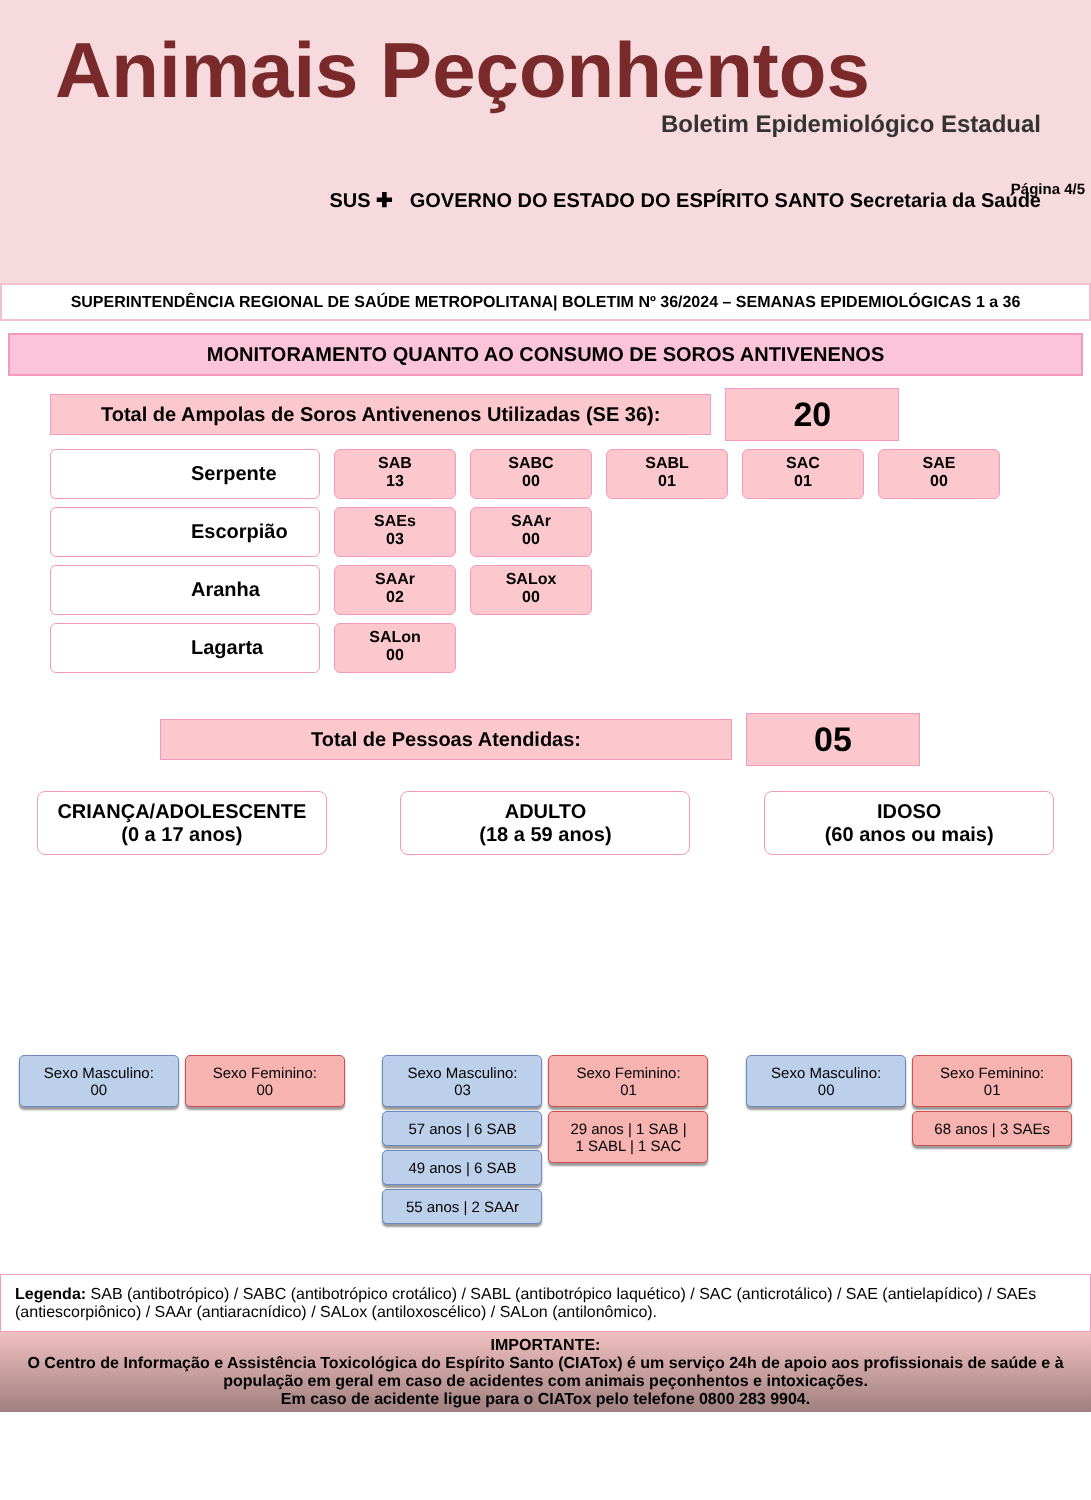Animais Peçonhentos
Boletim Epidemiológico Estadual
SUS ✚ GOVERNO DO ESTADO DO ESPÍRITO SANTO Secretaria da Saúde
Página 4/5
SUPERINTENDÊNCIA REGIONAL DE SAÚDE METROPOLITANA| BOLETIM Nº 36/2024 – SEMANAS EPIDEMIOLÓGICAS 1 a 36
MONITORAMENTO QUANTO AO CONSUMO DE SOROS ANTIVENENOS
Total de Ampolas de Soros Antivenenos Utilizadas (SE 36):
20
Serpente
SAB
13
SABC
00
SABL
01
SAC
01
SAE
00
Escorpião
SAEs
03
SAAr
00
Aranha
SAAr
02
SALox
00
Lagarta
SALon
00
Total de Pessoas Atendidas:
05
CRIANÇA/ADOLESCENTE
(0 a 17 anos)
Sexo Masculino:
00
Sexo Feminino:
00
ADULTO
(18 a 59 anos)
Sexo Masculino:
03
57 anos | 6 SAB
49 anos | 6 SAB
55 anos | 2 SAAr
Sexo Feminino:
01
29 anos | 1 SAB |
1 SABL | 1 SAC
IDOSO
(60 anos ou mais)
Sexo Masculino:
00
Sexo Feminino:
01
68 anos | 3 SAEs
Legenda: SAB (antibotrópico) / SABC (antibotrópico crotálico) / SABL (antibotrópico laquético) / SAC (anticrotálico) / SAE (antielapídico) / SAEs (antiescorpiônico) / SAAr (antiaracnídico) / SALox (antiloxoscélico) / SALon (antilonômico).
IMPORTANTE:
O Centro de Informação e Assistência Toxicológica do Espírito Santo (CIATox) é um serviço 24h de apoio aos profissionais de saúde e à população em geral em caso de acidentes com animais peçonhentos e intoxicações.
Em caso de acidente ligue para o CIATox pelo telefone 0800 283 9904.